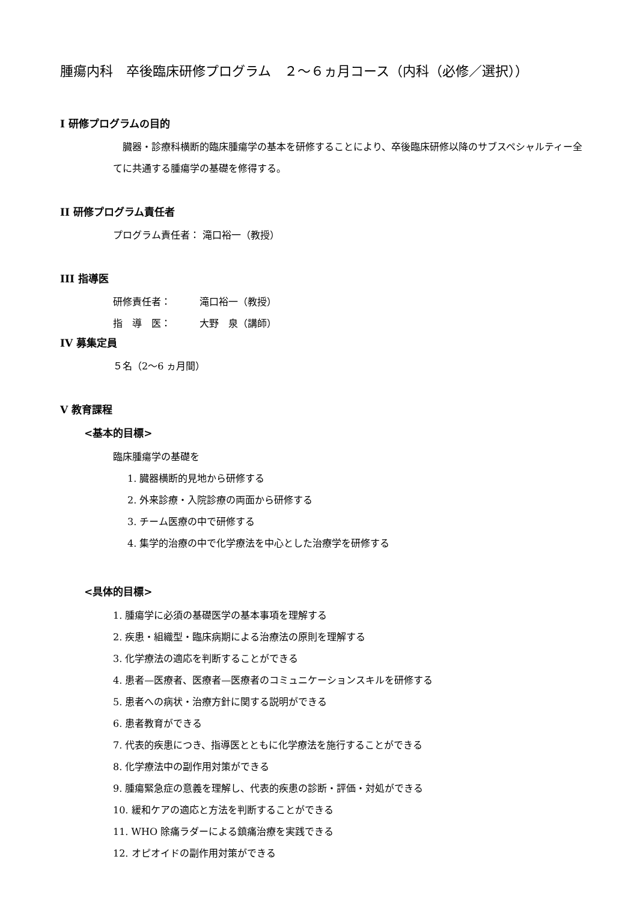腫瘍内科　卒後臨床研修プログラム　２～６ヵ月コース（内科（必修／選択））
I 研修プログラムの目的
　臓器・診療科横断的臨床腫瘍学の基本を研修することにより、卒後臨床研修以降のサブスペシャルティー全てに共通する腫瘍学の基礎を修得する。
II 研修プログラム責任者
プログラム責任者： 滝口裕一（教授）
III 指導医
研修責任者：　　　滝口裕一（教授）
指　導　医：　　　大野　泉（講師）
IV 募集定員
５名（2～6 ヵ月間）
V 教育課程
<基本的目標>
臨床腫瘍学の基礎を
1. 臓器横断的見地から研修する
2. 外来診療・入院診療の両面から研修する
3. チーム医療の中で研修する
4. 集学的治療の中で化学療法を中心とした治療学を研修する
<具体的目標>
1. 腫瘍学に必須の基礎医学の基本事項を理解する
2. 疾患・組織型・臨床病期による治療法の原則を理解する
3. 化学療法の適応を判断することができる
4. 患者—医療者、医療者—医療者のコミュニケーションスキルを研修する
5. 患者への病状・治療方針に関する説明ができる
6. 患者教育ができる
7. 代表的疾患につき、指導医とともに化学療法を施行することができる
8. 化学療法中の副作用対策ができる
9. 腫瘍緊急症の意義を理解し、代表的疾患の診断・評価・対処ができる
10. 緩和ケアの適応と方法を判断することができる
11. WHO 除痛ラダーによる鎮痛治療を実践できる
12. オピオイドの副作用対策ができる